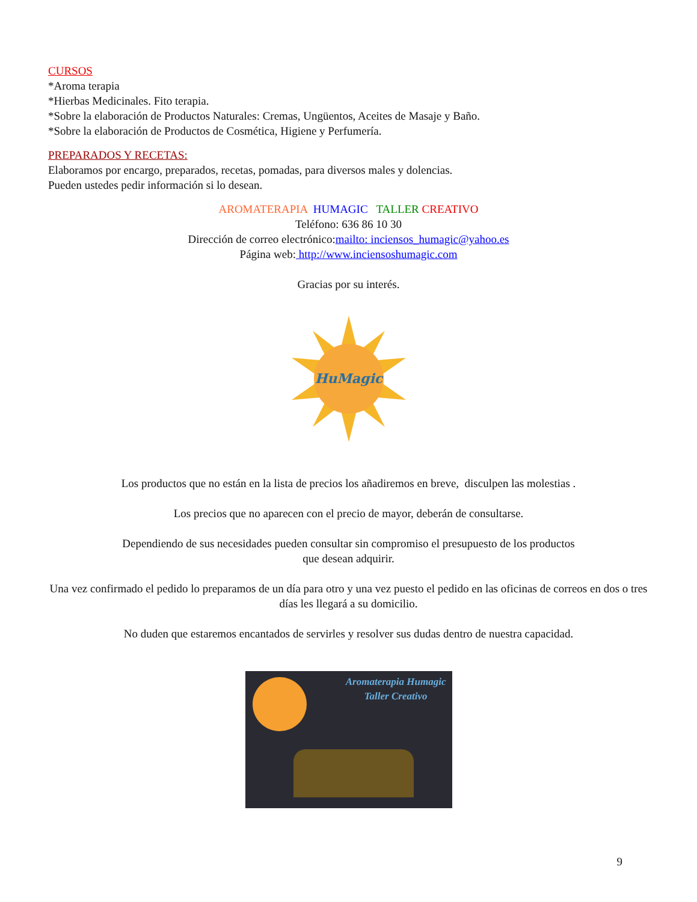CURSOS
*Aroma terapia
*Hierbas Medicinales. Fito terapia.
*Sobre la elaboración de Productos Naturales: Cremas, Ungüentos, Aceites de Masaje y Baño.
*Sobre la elaboración de Productos de Cosmética, Higiene y Perfumería.
PREPARADOS Y RECETAS:
Elaboramos por encargo, preparados, recetas, pomadas, para diversos males y dolencias.
Pueden ustedes pedir información si lo desean.
AROMATERAPIA HUMAGIC TALLER CREATIVO
Teléfono: 636 86 10 30
Dirección de correo electrónico:mailto: inciensos_humagic@yahoo.es
Página web: http://www.inciensoshumagic.com
Gracias por su interés.
HuMagic
Los productos que no están en la lista de precios los añadiremos en breve, disculpen las molestias .
Los precios que no aparecen con el precio de mayor, deberán de consultarse.
Dependiendo de sus necesidades pueden consultar sin compromiso el presupuesto de los productos
que desean adquirir.
Una vez confirmado el pedido lo preparamos de un día para otro y una vez puesto el pedido en las oficinas de correos en dos o tres días les llegará a su domicilio.
No duden que estaremos encantados de servirles y resolver sus dudas dentro de nuestra capacidad.
Aromaterapia Humagic
Taller Creativo
9